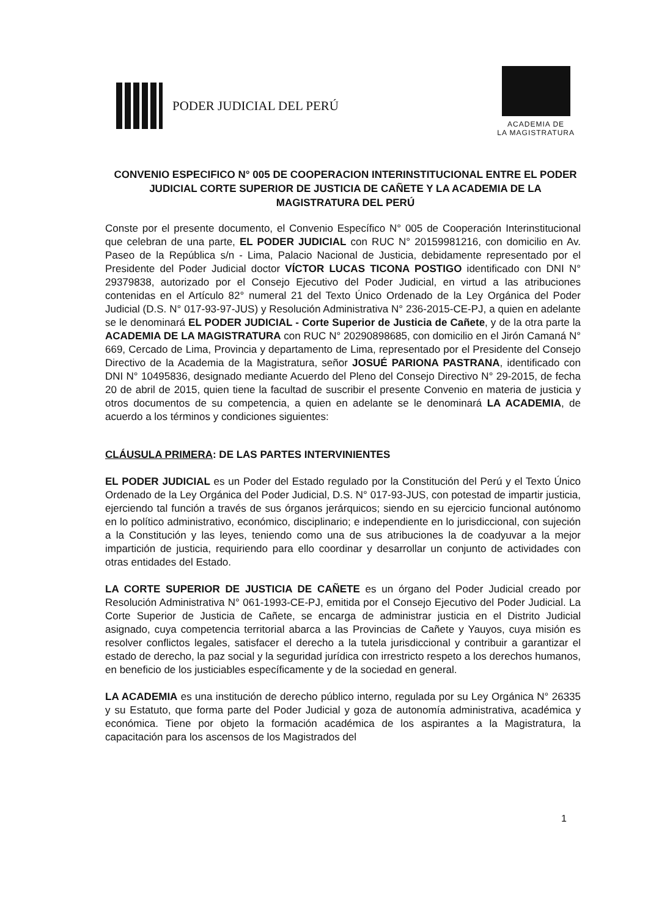PODER JUDICIAL DEL PERÚ
ACADEMIA DE
LA MAGISTRATURA
CONVENIO ESPECIFICO N° 005 DE COOPERACION INTERINSTITUCIONAL ENTRE EL PODER JUDICIAL CORTE SUPERIOR DE JUSTICIA DE CAÑETE Y LA ACADEMIA DE LA MAGISTRATURA DEL PERÚ
Conste por el presente documento, el Convenio Específico N° 005 de Cooperación Interinstitucional que celebran de una parte, EL PODER JUDICIAL con RUC N° 20159981216, con domicilio en Av. Paseo de la República s/n - Lima, Palacio Nacional de Justicia, debidamente representado por el Presidente del Poder Judicial doctor VÍCTOR LUCAS TICONA POSTIGO identificado con DNI N° 29379838, autorizado por el Consejo Ejecutivo del Poder Judicial, en virtud a las atribuciones contenidas en el Artículo 82° numeral 21 del Texto Único Ordenado de la Ley Orgánica del Poder Judicial (D.S. N° 017-93-97-JUS) y Resolución Administrativa N° 236-2015-CE-PJ, a quien en adelante se le denominará EL PODER JUDICIAL - Corte Superior de Justicia de Cañete, y de la otra parte la ACADEMIA DE LA MAGISTRATURA con RUC N° 20290898685, con domicilio en el Jirón Camaná N° 669, Cercado de Lima, Provincia y departamento de Lima, representado por el Presidente del Consejo Directivo de la Academia de la Magistratura, señor JOSUÉ PARIONA PASTRANA, identificado con DNI N° 10495836, designado mediante Acuerdo del Pleno del Consejo Directivo N° 29-2015, de fecha 20 de abril de 2015, quien tiene la facultad de suscribir el presente Convenio en materia de justicia y otros documentos de su competencia, a quien en adelante se le denominará LA ACADEMIA, de acuerdo a los términos y condiciones siguientes:
CLÁUSULA PRIMERA: DE LAS PARTES INTERVINIENTES
EL PODER JUDICIAL es un Poder del Estado regulado por la Constitución del Perú y el Texto Único Ordenado de la Ley Orgánica del Poder Judicial, D.S. N° 017-93-JUS, con potestad de impartir justicia, ejerciendo tal función a través de sus órganos jerárquicos; siendo en su ejercicio funcional autónomo en lo político administrativo, económico, disciplinario; e independiente en lo jurisdiccional, con sujeción a la Constitución y las leyes, teniendo como una de sus atribuciones la de coadyuvar a la mejor impartición de justicia, requiriendo para ello coordinar y desarrollar un conjunto de actividades con otras entidades del Estado.
LA CORTE SUPERIOR DE JUSTICIA DE CAÑETE es un órgano del Poder Judicial creado por Resolución Administrativa N° 061-1993-CE-PJ, emitida por el Consejo Ejecutivo del Poder Judicial. La Corte Superior de Justicia de Cañete, se encarga de administrar justicia en el Distrito Judicial asignado, cuya competencia territorial abarca a las Provincias de Cañete y Yauyos, cuya misión es resolver conflictos legales, satisfacer el derecho a la tutela jurisdiccional y contribuir a garantizar el estado de derecho, la paz social y la seguridad jurídica con irrestricto respeto a los derechos humanos, en beneficio de los justiciables específicamente y de la sociedad en general.
LA ACADEMIA es una institución de derecho público interno, regulada por su Ley Orgánica N° 26335 y su Estatuto, que forma parte del Poder Judicial y goza de autonomía administrativa, académica y económica. Tiene por objeto la formación académica de los aspirantes a la Magistratura, la capacitación para los ascensos de los Magistrados del
1